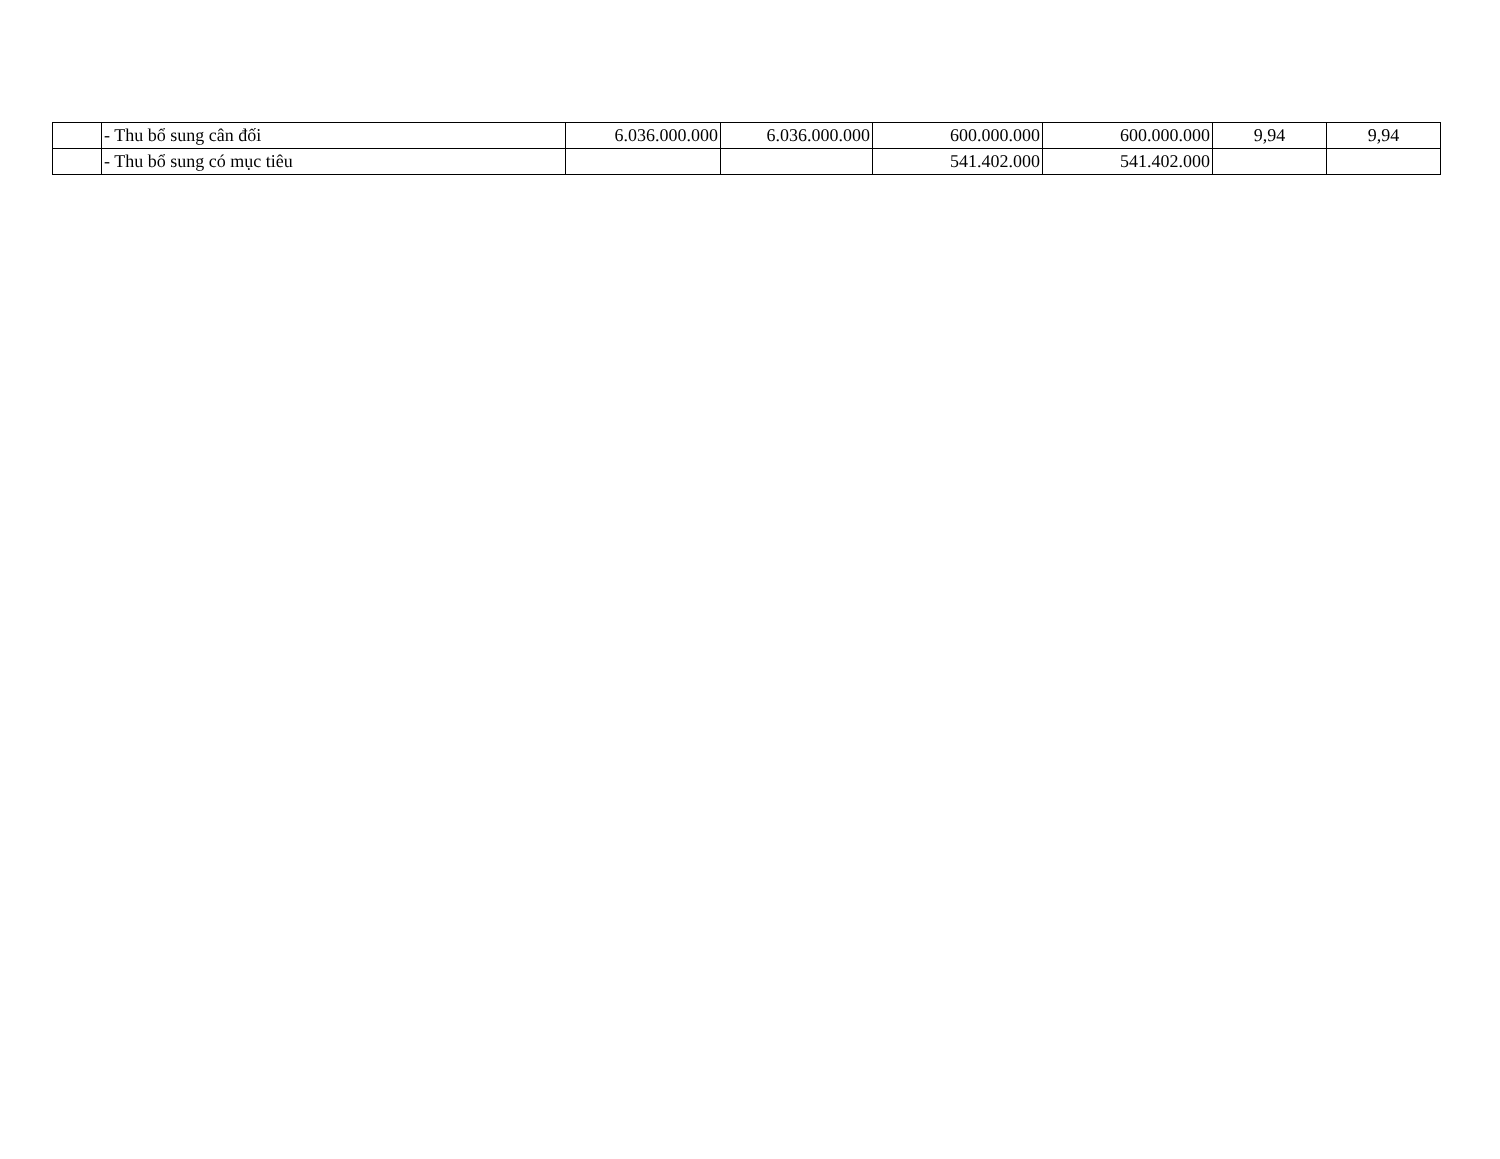| | - Thu bổ sung cân đối | 6.036.000.000 | 6.036.000.000 | 600.000.000 | 600.000.000 | 9,94 | 9,94 |
| | - Thu bổ sung có mục tiêu | | | 541.402.000 | 541.402.000 | | |